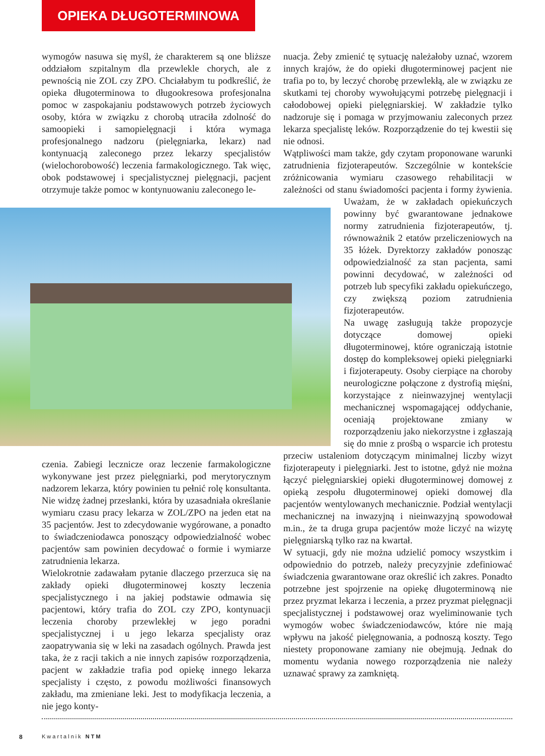OPIEKA DŁUGOTERMINOWA
wymogów nasuwa się myśl, że charakterem są one bliższe oddziałom szpitalnym dla przewlekle chorych, ale z pewnością nie ZOL czy ZPO. Chciałabym tu podkreślić, że opieka długoterminowa to długookresowa profesjonalna pomoc w zaspokajaniu podstawowych potrzeb życiowych osoby, która w związku z chorobą utraciła zdolność do samoopieki i samopielęgnacji i która wymaga profesjonalnego nadzoru (pielęgniarka, lekarz) nad kontynuacją zaleconego przez lekarzy specjalistów (wielochorobowość) leczenia farmakologicznego. Tak więc, obok podstawowej i specjalistycznej pielęgnacji, pacjent otrzymuje także pomoc w kontynuowaniu zaleconego le-
czenia. Zabiegi lecznicze oraz leczenie farmakologiczne wykonywane jest przez pielęgniarki, pod merytorycznym nadzorem lekarza, który powinien tu pełnić rolę konsultanta. Nie widzę żadnej przesłanki, która by uzasadniała określanie wymiaru czasu pracy lekarza w ZOL/ZPO na jeden etat na 35 pacjentów. Jest to zdecydowanie wygórowane, a ponadto to świadczeniodawca ponoszący odpowiedzialność wobec pacjentów sam powinien decydować o formie i wymiarze zatrudnienia lekarza.
Wielokrotnie zadawałam pytanie dlaczego przerzuca się na zakłady opieki długoterminowej koszty leczenia specjalistycznego i na jakiej podstawie odmawia się pacjentowi, który trafia do ZOL czy ZPO, kontynuacji leczenia choroby przewlekłej w jego poradni specjalistycznej i u jego lekarza specjalisty oraz zaopatrywania się w leki na zasadach ogólnych. Prawda jest taka, że z racji takich a nie innych zapisów rozporządzenia, pacjent w zakładzie trafia pod opiekę innego lekarza specjalisty i często, z powodu możliwości finansowych zakładu, ma zmieniane leki. Jest to modyfikacja leczenia, a nie jego konty-
nuacja. Żeby zmienić tę sytuację należałoby uznać, wzorem innych krajów, że do opieki długoterminowej pacjent nie trafia po to, by leczyć chorobę przewlekłą, ale w związku ze skutkami tej choroby wywołującymi potrzebę pielęgnacji i całodobowej opieki pielęgniarskiej. W zakładzie tylko nadzoruje się i pomaga w przyjmowaniu zaleconych przez lekarza specjalistę leków. Rozporządzenie do tej kwestii się nie odnosi.
Wątpliwości mam także, gdy czytam proponowane warunki zatrudnienia fizjoterapeutów. Szczególnie w kontekście zróżnicowania wymiaru czasowego rehabilitacji w zależności od stanu świadomości pacjenta i formy żywienia. Uważam, że w zakładach opiekuńczych powinny być gwarantowane jednakowe normy zatrudnienia fizjoterapeutów, tj. równoważnik 2 etatów przeliczeniowych na 35 łóżek. Dyrektorzy zakładów ponosząc odpowiedzialność za stan pacjenta, sami powinni decydować, w zależności od potrzeb lub specyfiki zakładu opiekuńczego, czy zwiększą poziom zatrudnienia fizjoterapeutów.
Na uwagę zasługują także propozycje dotyczące domowej opieki długoterminowej, które ograniczają istotnie dostęp do kompleksowej opieki pielęgniarki i fizjoterapeuty. Osoby cierpiące na choroby neurologiczne połączone z dystrofią mięśni, korzystające z nieinwazyjnej wentylacji mechanicznej wspomagającej oddychanie, oceniają projektowane zmiany w rozporządzeniu jako niekorzystne i zgłaszają się do mnie z prośbą o wsparcie ich protestu przeciw ustaleniom dotyczącym minimalnej liczby wizyt fizjoterapeuty i pielęgniarki. Jest to istotne, gdyż nie można łączyć pielęgniarskiej opieki długoterminowej domowej z opieką zespołu długoterminowej opieki domowej dla pacjentów wentylowanych mechanicznie. Podział wentylacji mechanicznej na inwazyjną i nieinwazyjną spowodował m.in., że ta druga grupa pacjentów może liczyć na wizytę pielęgniarską tylko raz na kwartał.
W sytuacji, gdy nie można udzielić pomocy wszystkim i odpowiednio do potrzeb, należy precyzyjnie zdefiniować świadczenia gwarantowane oraz określić ich zakres. Ponadto potrzebne jest spojrzenie na opiekę długoterminową nie przez pryzmat lekarza i leczenia, a przez pryzmat pielęgnacji specjalistycznej i podstawowej oraz wyeliminowanie tych wymogów wobec świadczeniodawców, które nie mają wpływu na jakość pielęgnowania, a podnoszą koszty. Tego niestety proponowane zamiany nie obejmują. Jednak do momentu wydania nowego rozporządzenia nie należy uznawać sprawy za zamkniętą.
8 Kwartalnik NTM